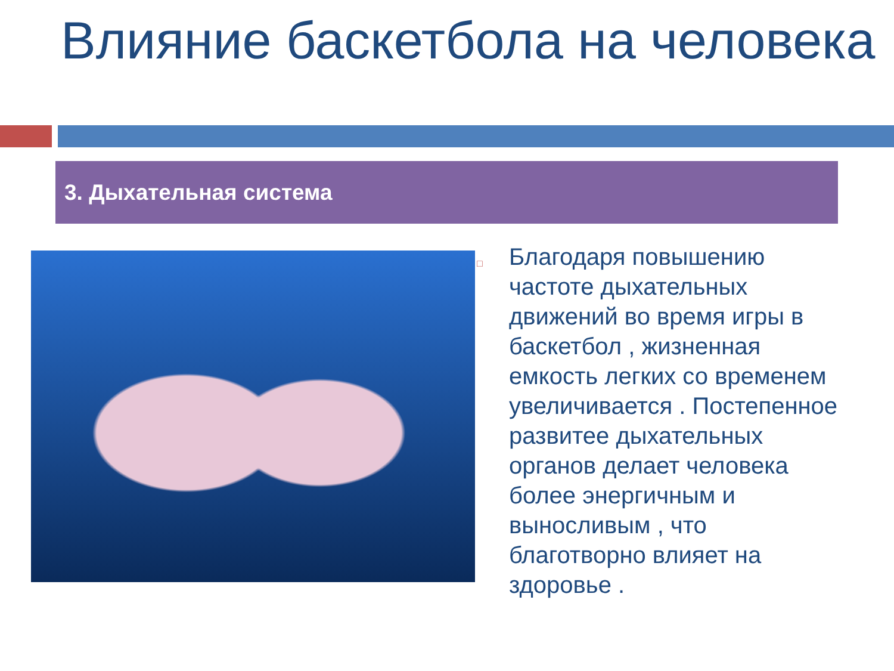Влияние баскетбола на человека
3. Дыхательная система
□
Благодаря повышению частоте дыхательных движений во время игры в баскетбол , жизненная емкость легких со временем увеличивается . Постепенное развитее дыхательных органов делает человека более энергичным и выносливым , что благотворно влияет на здоровье .